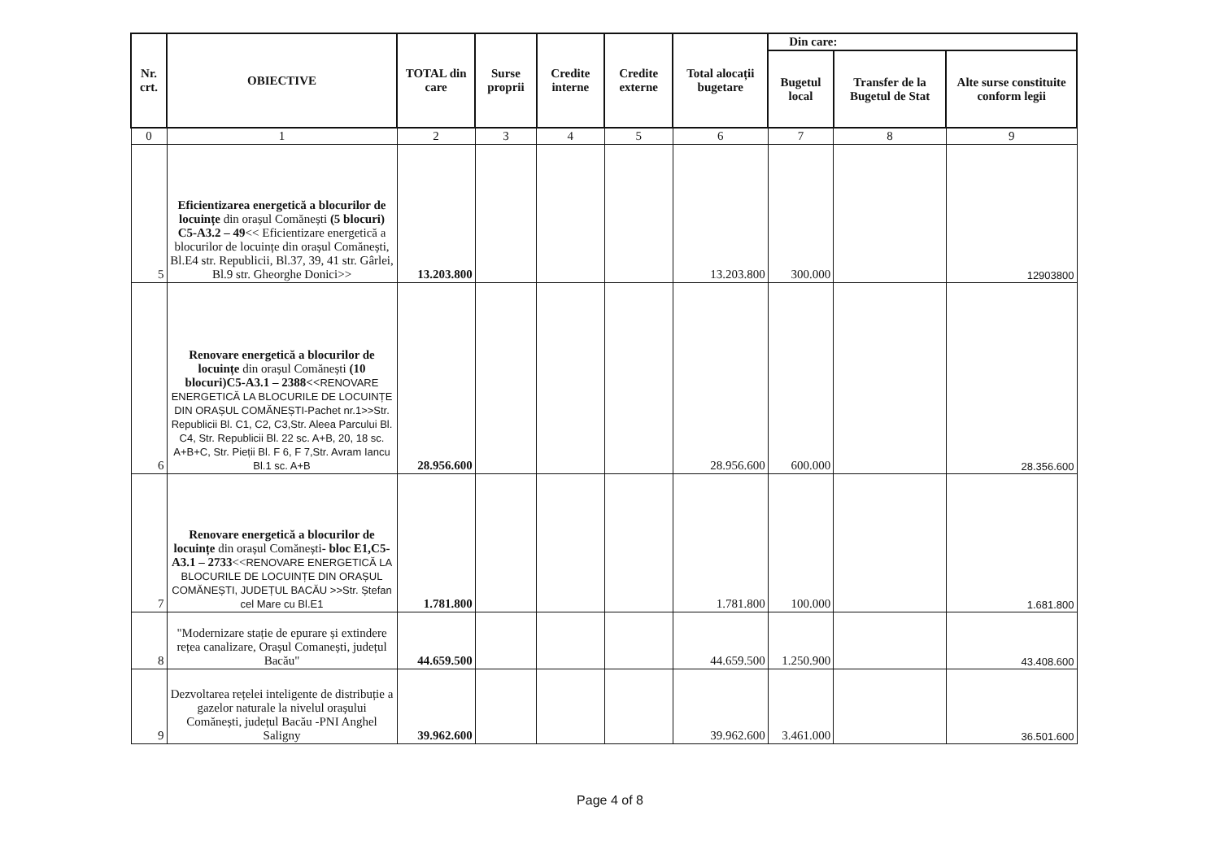| Nr. crt. | OBIECTIVE | TOTAL din care | Surse proprii | Credite interne | Credite externe | Total alocații bugetare | Din care: | | |
| --- | --- | --- | --- | --- | --- | --- | --- | --- | --- |
| | | | | | | | Bugetul local | Transfer de la Bugetul de Stat | Alte surse constituite conform legii |
| 0 | 1 | 2 | 3 | 4 | 5 | 6 | 7 | 8 | 9 |
| 5 | Eficientizarea energetică a blocurilor de locuințe din orașul Comănești (5 blocuri) C5-A3.2 – 49 << Eficientizare energetică a blocurilor de locuințe din orașul Comănești, Bl.E4 str. Republicii, Bl.37, 39, 41 str. Gârlei, Bl.9 str. Gheorghe Donici>> | 13.203.800 | | | | 13.203.800 | 300.000 | | 12903800 |
| 6 | Renovare energetică a blocurilor de locuințe din orașul Comănești (10 blocuri)C5-A3.1 – 2388<< RENOVARE ENERGETICĂ LA BLOCURILE DE LOCUINȚE DIN ORAȘUL COMĂNEȘTI-Pachet nr.1>>Str. Republicii Bl. C1, C2, C3,Str. Aleea Parcului Bl. C4, Str. Republicii Bl. 22 sc. A+B, 20, 18 sc. A+B+C, Str. Pieții Bl. F 6, F 7,Str. Avram Iancu Bl.1 sc. A+B | 28.956.600 | | | | 28.956.600 | 600.000 | | 28.356.600 |
| 7 | Renovare energetică a blocurilor de locuințe din orașul Comănești - bloc E1,C5-A3.1 – 2733 << RENOVARE ENERGETICĂ LA BLOCURILE DE LOCUINȚE DIN ORAȘUL COMĂNEȘTI, JUDEȚUL BACĂU >>Str. Ștefan cel Mare cu Bl.E1 | 1.781.800 | | | | 1.781.800 | 100.000 | | 1.681.800 |
| 8 | "Modernizare stație de epurare și extindere rețea canalizare, Orașul Comanești, județul Bacău" | 44.659.500 | | | | 44.659.500 | 1.250.900 | | 43.408.600 |
| 9 | Dezvoltarea rețelei inteligente de distribuție a gazelor naturale la nivelul orașului Comănești, județul Bacău -PNI Anghel Saligny | 39.962.600 | | | | 39.962.600 | 3.461.000 | | 36.501.600 |
Page 4 of 8